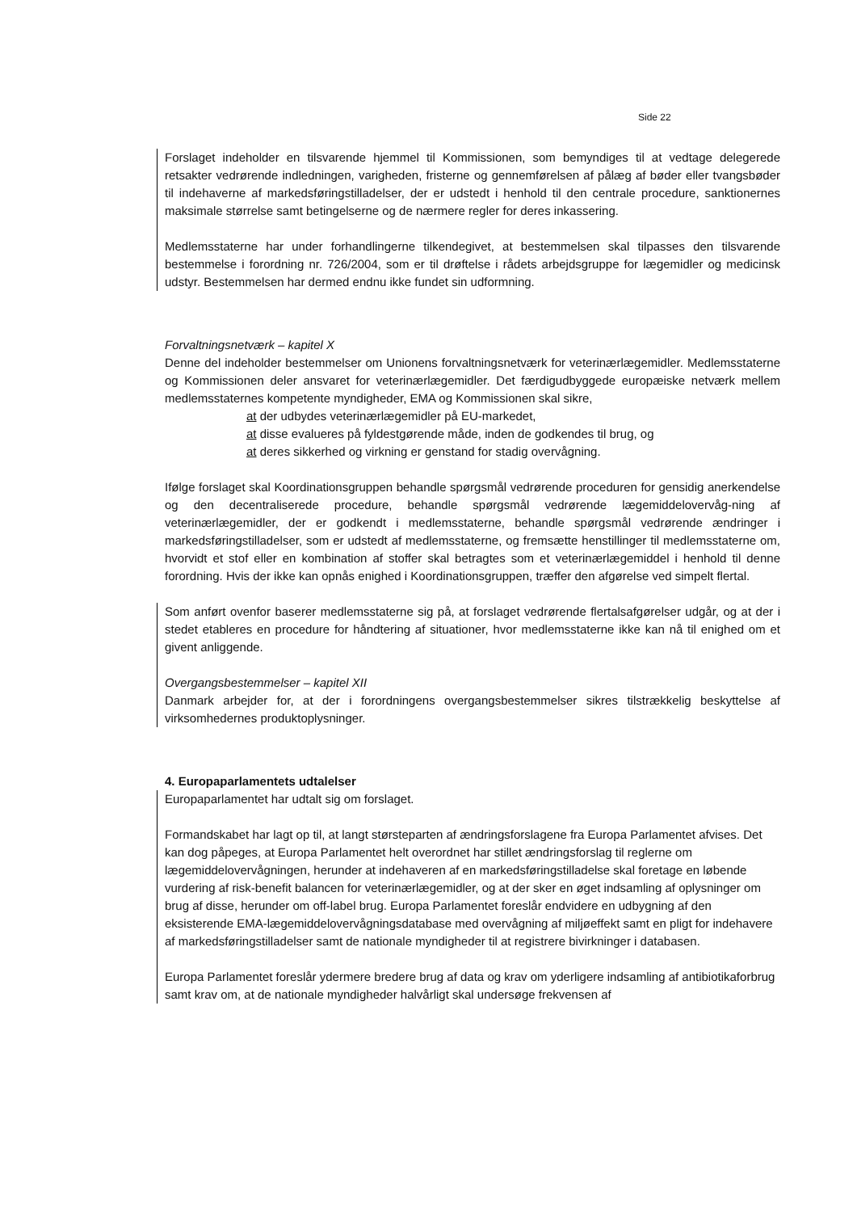Side 22
Forslaget indeholder en tilsvarende hjemmel til Kommissionen, som bemyndiges til at vedtage delegerede retsakter vedrørende indledningen, varigheden, fristerne og gennemførelsen af pålæg af bøder eller tvangsbøder til indehaverne af markedsføringstilladelser, der er udstedt i henhold til den centrale procedure, sanktionernes maksimale størrelse samt betingelserne og de nærmere regler for deres inkassering.
Medlemsstaterne har under forhandlingerne tilkendegivet, at bestemmelsen skal tilpasses den tilsvarende bestemmelse i forordning nr. 726/2004, som er til drøftelse i rådets arbejdsgruppe for lægemidler og medicinsk udstyr. Bestemmelsen har dermed endnu ikke fundet sin udformning.
Forvaltningsnetværk – kapitel X
Denne del indeholder bestemmelser om Unionens forvaltningsnetværk for veterinærlægemidler. Medlemsstaterne og Kommissionen deler ansvaret for veterinærlægemidler. Det færdigudbyggede europæiske netværk mellem medlemsstaternes kompetente myndigheder, EMA og Kommissionen skal sikre,
at der udbydes veterinærlægemidler på EU-markedet,
at disse evalueres på fyldestgørende måde, inden de godkendes til brug, og
at deres sikkerhed og virkning er genstand for stadig overvågning.
Ifølge forslaget skal Koordinationsgruppen behandle spørgsmål vedrørende proceduren for gensidig anerkendelse og den decentraliserede procedure, behandle spørgsmål vedrørende lægemiddelovervåg-ning af veterinærlægemidler, der er godkendt i medlemsstaterne, behandle spørgsmål vedrørende ændringer i markedsføringstilladelser, som er udstedt af medlemsstaterne, og fremsætte henstillinger til medlemsstaterne om, hvorvidt et stof eller en kombination af stoffer skal betragtes som et veterinærlægemiddel i henhold til denne forordning. Hvis der ikke kan opnås enighed i Koordinationsgruppen, træffer den afgørelse ved simpelt flertal.
Som anført ovenfor baserer medlemsstaterne sig på, at forslaget vedrørende flertalsafgørelser udgår, og at der i stedet etableres en procedure for håndtering af situationer, hvor medlemsstaterne ikke kan nå til enighed om et givent anliggende.
Overgangsbestemmelser – kapitel XII
Danmark arbejder for, at der i forordningens overgangsbestemmelser sikres tilstrækkelig beskyttelse af virksomhedernes produktoplysninger.
4. Europaparlamentets udtalelser
Europaparlamentet har udtalt sig om forslaget.
Formandskabet har lagt op til, at langt størsteparten af ændringsforslagene fra Europa Parlamentet afvises. Det kan dog påpeges, at Europa Parlamentet helt overordnet har stillet ændringsforslag til reglerne om lægemiddelovervågningen, herunder at indehaveren af en markedsføringstilladelse skal foretage en løbende vurdering af risk-benefit balancen for veterinærlægemidler, og at der sker en øget indsamling af oplysninger om brug af disse, herunder om off-label brug. Europa Parlamentet foreslår endvidere en udbygning af den eksisterende EMA-lægemiddelovervågningsdatabase med overvågning af miljøeffekt samt en pligt for indehavere af markedsføringstilladelser samt de nationale myndigheder til at registrere bivirkninger i databasen.
Europa Parlamentet foreslår ydermere bredere brug af data og krav om yderligere indsamling af antibiotikaforbrug samt krav om, at de nationale myndigheder halvårligt skal undersøge frekvensen af